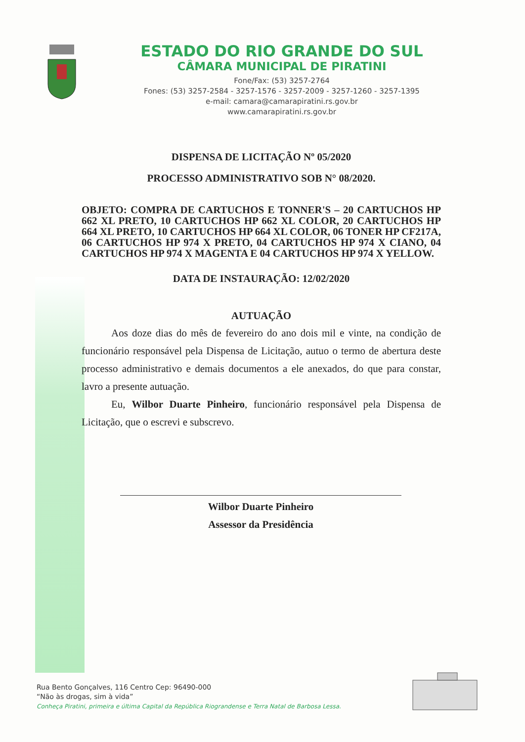ESTADO DO RIO GRANDE DO SUL
CÂMARA MUNICIPAL DE PIRATINI
Fone/Fax: (53) 3257-2764
Fones: (53) 3257-2584 - 3257-1576 - 3257-2009 - 3257-1260 - 3257-1395
e-mail: camara@camarapiratini.rs.gov.br
www.camarapiratini.rs.gov.br
DISPENSA DE LICITAÇÃO Nº 05/2020
PROCESSO ADMINISTRATIVO SOB N° 08/2020.
OBJETO: COMPRA DE CARTUCHOS E TONNER'S – 20 CARTUCHOS HP 662 XL PRETO, 10 CARTUCHOS HP 662 XL COLOR, 20 CARTUCHOS HP 664 XL PRETO, 10 CARTUCHOS HP 664 XL COLOR, 06 TONER HP CF217A, 06 CARTUCHOS HP 974 X PRETO, 04 CARTUCHOS HP 974 X CIANO, 04 CARTUCHOS HP 974 X MAGENTA E 04 CARTUCHOS HP 974 X YELLOW.
DATA DE INSTAURAÇÃO: 12/02/2020
AUTUAÇÃO
Aos doze dias do mês de fevereiro do ano dois mil e vinte, na condição de funcionário responsável pela Dispensa de Licitação, autuo o termo de abertura deste processo administrativo e demais documentos a ele anexados, do que para constar, lavro a presente autuação.
Eu, Wilbor Duarte Pinheiro, funcionário responsável pela Dispensa de Licitação, que o escrevi e subscrevo.
Wilbor Duarte Pinheiro
Assessor da Presidência
Rua Bento Gonçalves, 116 Centro Cep: 96490-000
“Não às drogas, sim à vida”
Conheça Piratini, primeira e última Capital da República Riograndense e Terra Natal de Barbosa Lessa.